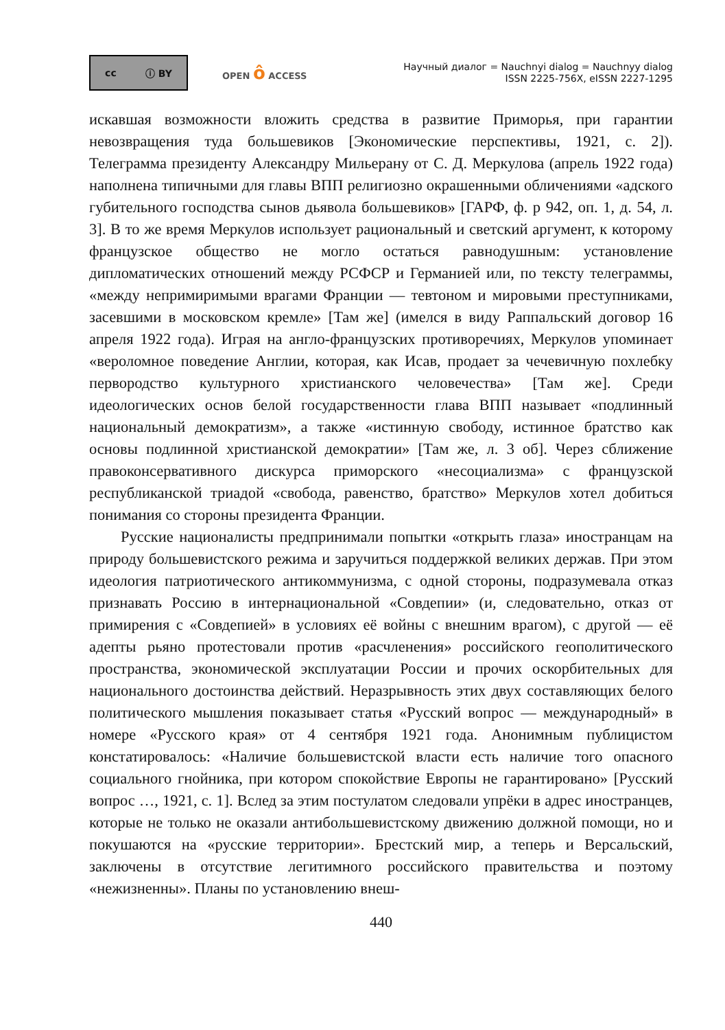cc ⓘ BY
OPEN ô ACCESS
Научный диалог = Nauchnyi dialog = Nauchnyy dialog
ISSN 2225-756X, eISSN 2227-1295
искавшая возможности вложить средства в развитие Приморья, при гарантии невозвращения туда большевиков [Экономические перспективы, 1921, с. 2]). Телеграмма президенту Александру Мильерану от С. Д. Меркулова (апрель 1922 года) наполнена типичными для главы ВПП религиозно окрашенными обличениями «адского губительного господства сынов дьявола большевиков» [ГАРФ, ф. р 942, оп. 1, д. 54, л. 3]. В то же время Меркулов использует рациональный и светский аргумент, к которому французское общество не могло остаться равнодушным: установление дипломатических отношений между РСФСР и Германией или, по тексту телеграммы, «между непримиримыми врагами Франции — тевтоном и мировыми преступниками, засевшими в московском кремле» [Там же] (имелся в виду Раппальский договор 16 апреля 1922 года). Играя на англо-французских противоречиях, Меркулов упоминает «вероломное поведение Англии, которая, как Исав, продает за чечевичную похлебку первородство культурного христианского человечества» [Там же]. Среди идеологических основ белой государственности глава ВПП называет «подлинный национальный демократизм», а также «истинную свободу, истинное братство как основы подлинной христианской демократии» [Там же, л. 3 об]. Через сближение правоконсервативного дискурса приморского «несоциализма» с французской республиканской триадой «свобода, равенство, братство» Меркулов хотел добиться понимания со стороны президента Франции.
Русские националисты предпринимали попытки «открыть глаза» иностранцам на природу большевистского режима и заручиться поддержкой великих держав. При этом идеология патриотического антикоммунизма, с одной стороны, подразумевала отказ признавать Россию в интернациональной «Совдепии» (и, следовательно, отказ от примирения с «Совдепией» в условиях её войны с внешним врагом), с другой — её адепты рьяно протестовали против «расчленения» российского геополитического пространства, экономической эксплуатации России и прочих оскорбительных для национального достоинства действий. Неразрывность этих двух составляющих белого политического мышления показывает статья «Русский вопрос — международный» в номере «Русского края» от 4 сентября 1921 года. Анонимным публицистом констатировалось: «Наличие большевистской власти есть наличие того опасного социального гнойника, при котором спокойствие Европы не гарантировано» [Русский вопрос …, 1921, с. 1]. Вслед за этим постулатом следовали упрёки в адрес иностранцев, которые не только не оказали антибольшевистскому движению должной помощи, но и покушаются на «русские территории». Брестский мир, а теперь и Версальский, заключены в отсутствие легитимного российского правительства и поэтому «нежизненны». Планы по установлению внеш-
440